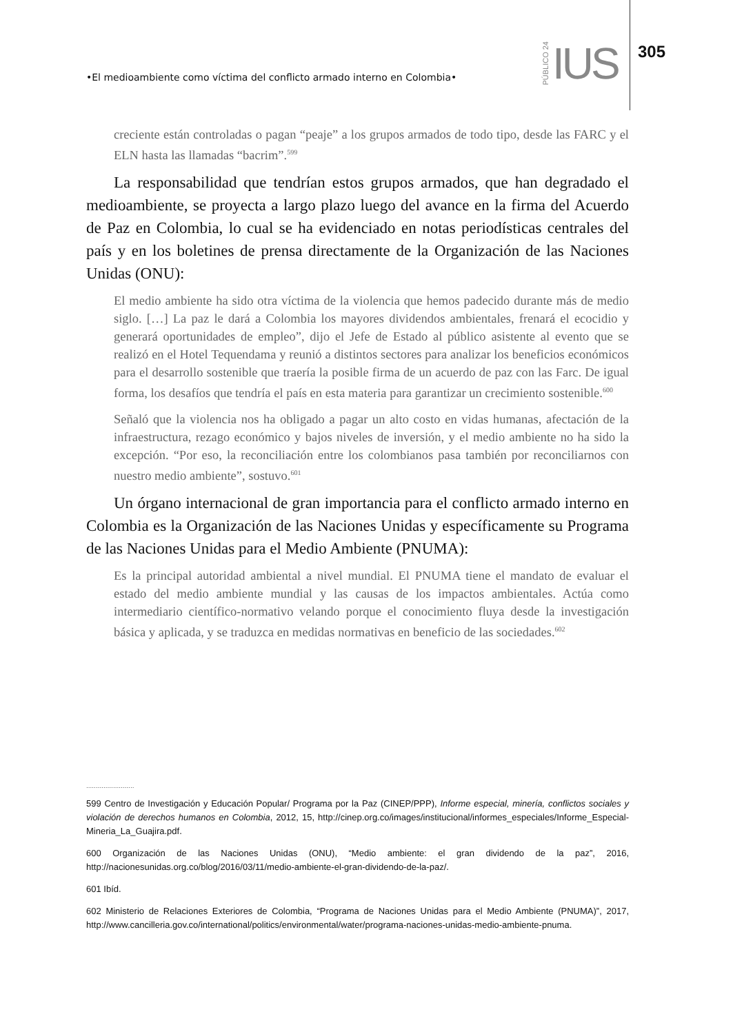•El medioambiente como víctima del conflicto armado interno en Colombia•
PÚBLICO 24 IUS
305
creciente están controladas o pagan “peaje” a los grupos armados de todo tipo, desde las FARC y el ELN hasta las llamadas “bacrim”.<sup>599</sup>
La responsabilidad que tendrían estos grupos armados, que han degradado el medioambiente, se proyecta a largo plazo luego del avance en la firma del Acuerdo de Paz en Colombia, lo cual se ha evidenciado en notas periodísticas centrales del país y en los boletines de prensa directamente de la Organización de las Naciones Unidas (ONU):
El medio ambiente ha sido otra víctima de la violencia que hemos padecido durante más de medio siglo. […] La paz le dará a Colombia los mayores dividendos ambientales, frenará el ecocidio y generará oportunidades de empleo”, dijo el Jefe de Estado al público asistente al evento que se realizó en el Hotel Tequendama y reunió a distintos sectores para analizar los beneficios económicos para el desarrollo sostenible que traería la posible firma de un acuerdo de paz con las Farc. De igual forma, los desafíos que tendría el país en esta materia para garantizar un crecimiento sostenible.<sup>600</sup>
Señaló que la violencia nos ha obligado a pagar un alto costo en vidas humanas, afectación de la infraestructura, rezago económico y bajos niveles de inversión, y el medio ambiente no ha sido la excepción. “Por eso, la reconciliación entre los colombianos pasa también por reconciliarnos con nuestro medio ambiente”, sostuvo.<sup>601</sup>
Un órgano internacional de gran importancia para el conflicto armado interno en Colombia es la Organización de las Naciones Unidas y específicamente su Programa de las Naciones Unidas para el Medio Ambiente (PNUMA):
Es la principal autoridad ambiental a nivel mundial. El PNUMA tiene el mandato de evaluar el estado del medio ambiente mundial y las causas de los impactos ambientales. Actúa como intermediario científico-normativo velando porque el conocimiento fluya desde la investigación básica y aplicada, y se traduzca en medidas normativas en beneficio de las sociedades.<sup>602</sup>
.........................
599 Centro de Investigación y Educación Popular/ Programa por la Paz (CINEP/PPP), Informe especial, minería, conflictos sociales y violación de derechos humanos en Colombia, 2012, 15, http://cinep.org.co/images/institucional/informes_especiales/Informe_Especial-Mineria_La_Guajira.pdf.
600 Organización de las Naciones Unidas (ONU), “Medio ambiente: el gran dividendo de la paz”, 2016, http://nacionesunidas.org.co/blog/2016/03/11/medio-ambiente-el-gran-dividendo-de-la-paz/.
601 Ibíd.
602 Ministerio de Relaciones Exteriores de Colombia, “Programa de Naciones Unidas para el Medio Ambiente (PNUMA)”, 2017, http://www.cancilleria.gov.co/international/politics/environmental/water/programa-naciones-unidas-medio-ambiente-pnuma.